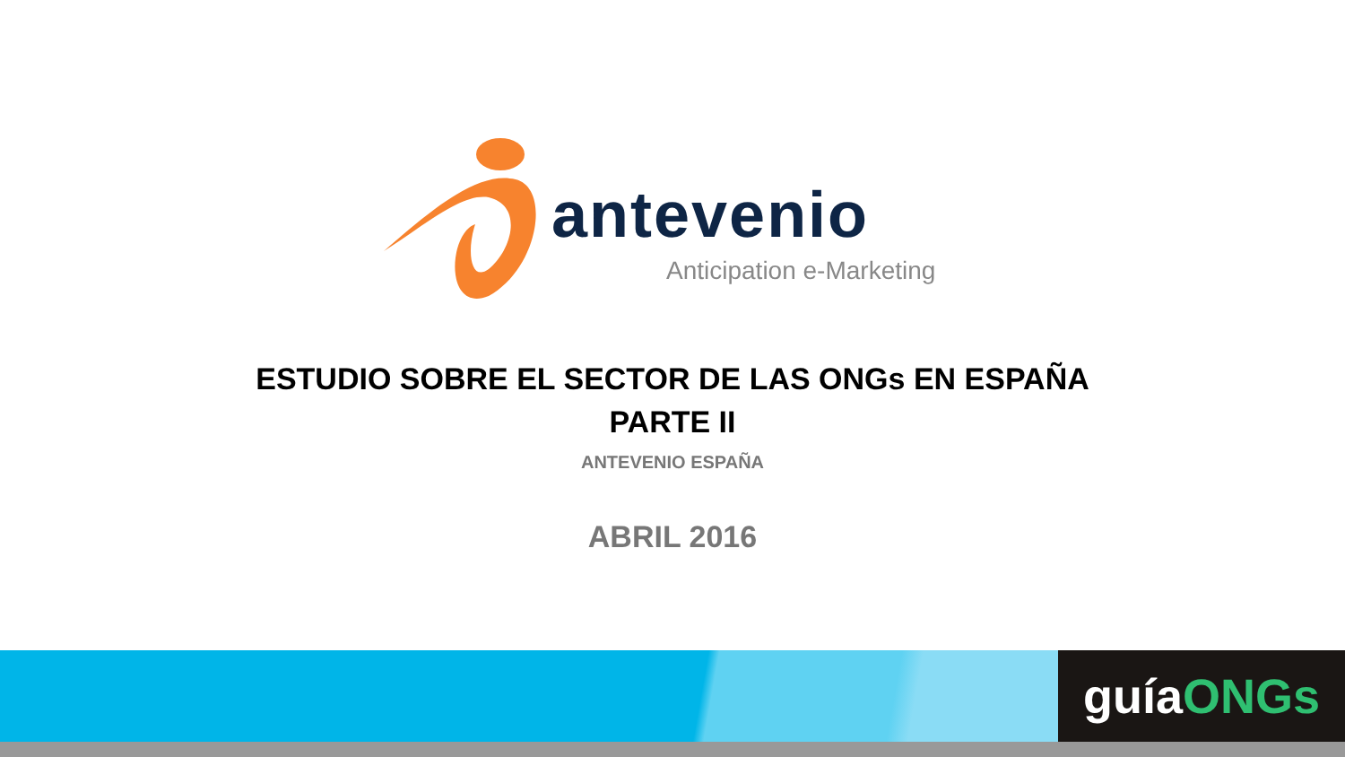antevenio
Anticipation e-Marketing
ESTUDIO SOBRE EL SECTOR DE LAS ONGs EN ESPAÑA
PARTE II
ANTEVENIO ESPAÑA
ABRIL 2016
guíaONGs